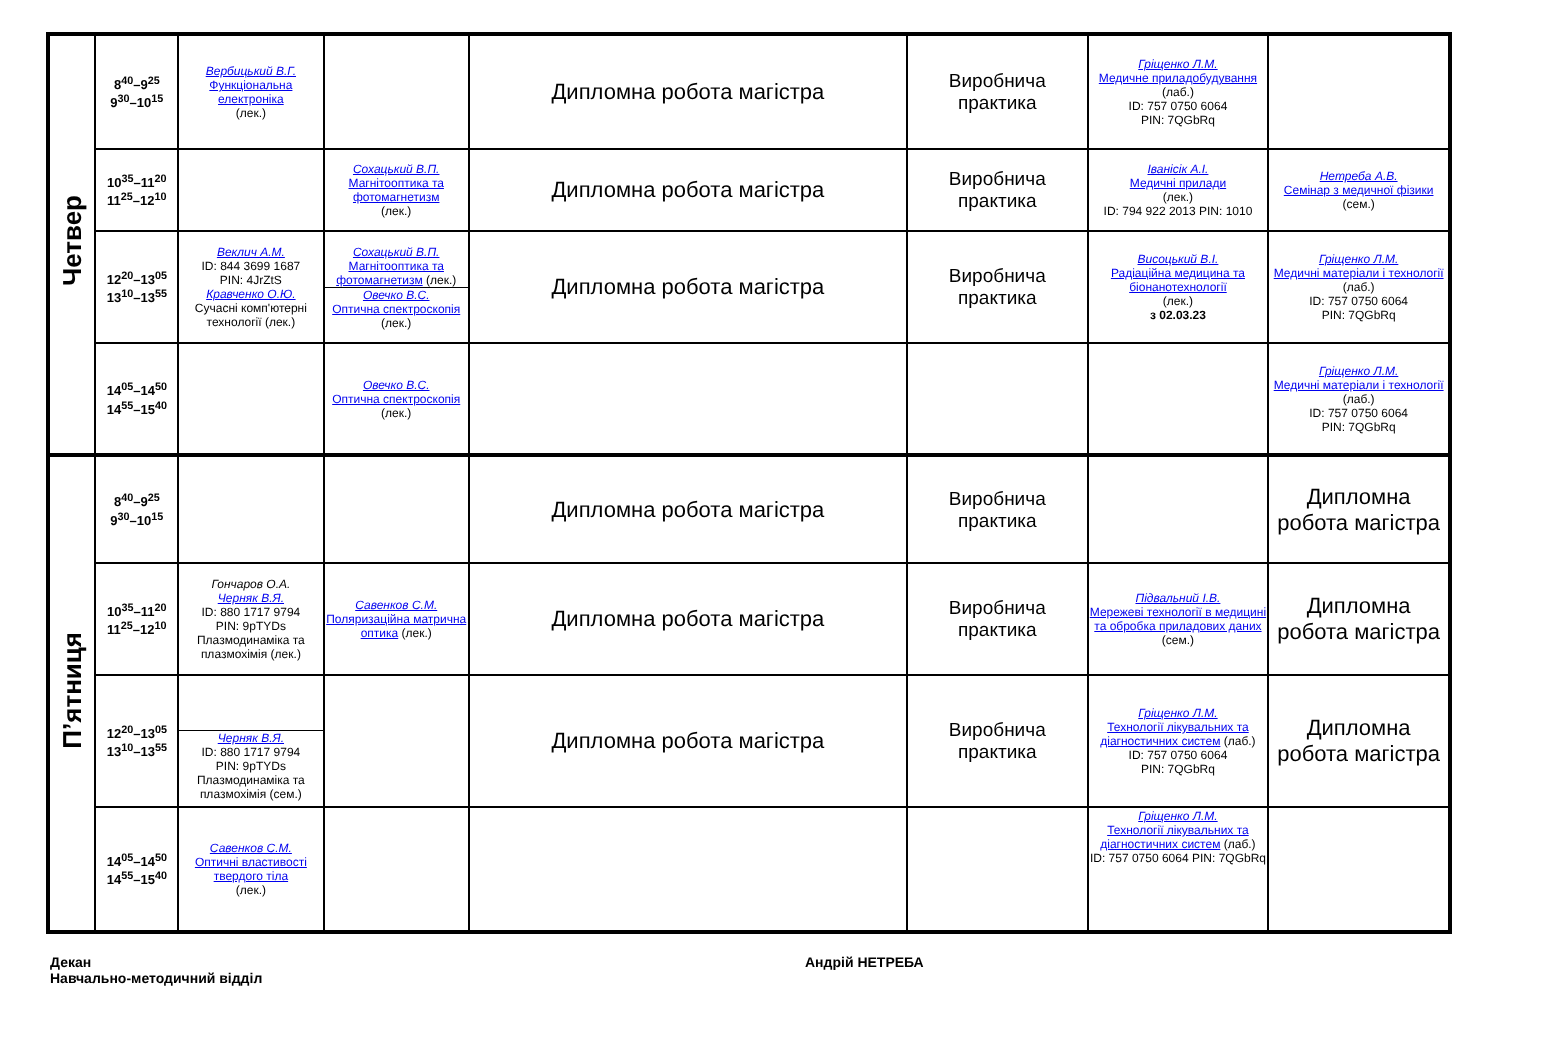| Четвер | 8<sup>40</sup>–9<sup>25</sup> 9<sup>30</sup>–10<sup>15</sup> | Вербицький В.Г. Функціональна електроніка (лек.) | | Дипломна робота магістра | Виробнича практика | Гріщенко Л.М. Медичне приладобудування (лаб.) ID: 757 0750 6064 PIN: 7QGbRq | |
| | 10<sup>35</sup>–11<sup>20</sup> 11<sup>25</sup>–12<sup>10</sup> | | Сохацький В.П. Магнітооптика та фотомагнетизм (лек.) | Дипломна робота магістра | Виробнича практика | Іванісік А.І. Медичні прилади (лек.) ID: 794 922 2013 PIN: 1010 | Нетреба А.В. Семінар з медичної фізики (сем.) |
| | 12<sup>20</sup>–13<sup>05</sup> 13<sup>10</sup>–13<sup>55</sup> | Веклич А.М. ID: 844 3699 1687 PIN: 4JrZtS Кравченко О.Ю. Сучасні комп'ютерні технології (лек.) | Сохацький В.П. Магнітооптика та фотомагнетизм (лек.) Овечко В.С. Оптична спектроскопія (лек.) | Дипломна робота магістра | Виробнича практика | Висоцький В.І. Радіаційна медицина та біонанотехнології (лек.) з 02.03.23 | Гріщенко Л.М. Медичні матеріали і технології (лаб.) ID: 757 0750 6064 PIN: 7QGbRq |
| | 14<sup>05</sup>–14<sup>50</sup> 14<sup>55</sup>–15<sup>40</sup> | | Овечко В.С. Оптична спектроскопія (лек.) | | | | Гріщенко Л.М. Медичні матеріали і технології (лаб.) ID: 757 0750 6064 PIN: 7QGbRq |
| П’ятниця | 8<sup>40</sup>–9<sup>25</sup> 9<sup>30</sup>–10<sup>15</sup> | | | Дипломна робота магістра | Виробнича практика | | Дипломна робота магістра |
| | 10<sup>35</sup>–11<sup>20</sup> 11<sup>25</sup>–12<sup>10</sup> | Гончаров О.А. Черняк В.Я. ID: 880 1717 9794 PIN: 9pTYDs Плазмодинаміка та плазмохімія (лек.) | Савенков С.М. Поляризаційна матрична оптика (лек.) | Дипломна робота магістра | Виробнича практика | Підвальний І.В. Мережеві технології в медицині та обробка приладових даних (сем.) | Дипломна робота магістра |
| | 12<sup>20</sup>–13<sup>05</sup> 13<sup>10</sup>–13<sup>55</sup> | Черняк В.Я. ID: 880 1717 9794 PIN: 9pTYDs Плазмодинаміка та плазмохімія (сем.) | | Дипломна робота магістра | Виробнича практика | Гріщенко Л.М. Технології лікувальних та діагностичних систем (лаб.) ID: 757 0750 6064 PIN: 7QGbRq | Дипломна робота магістра |
| | 14<sup>05</sup>–14<sup>50</sup> 14<sup>55</sup>–15<sup>40</sup> | Савенков С.М. Оптичні властивості твердого тіла (лек.) | | | | Гріщенко Л.М. Технології лікувальних та діагностичних систем (лаб.) ID: 757 0750 6064 PIN: 7QGbRq | |
Декан
Навчально-методичний відділ
Андрій НЕТРЕБА